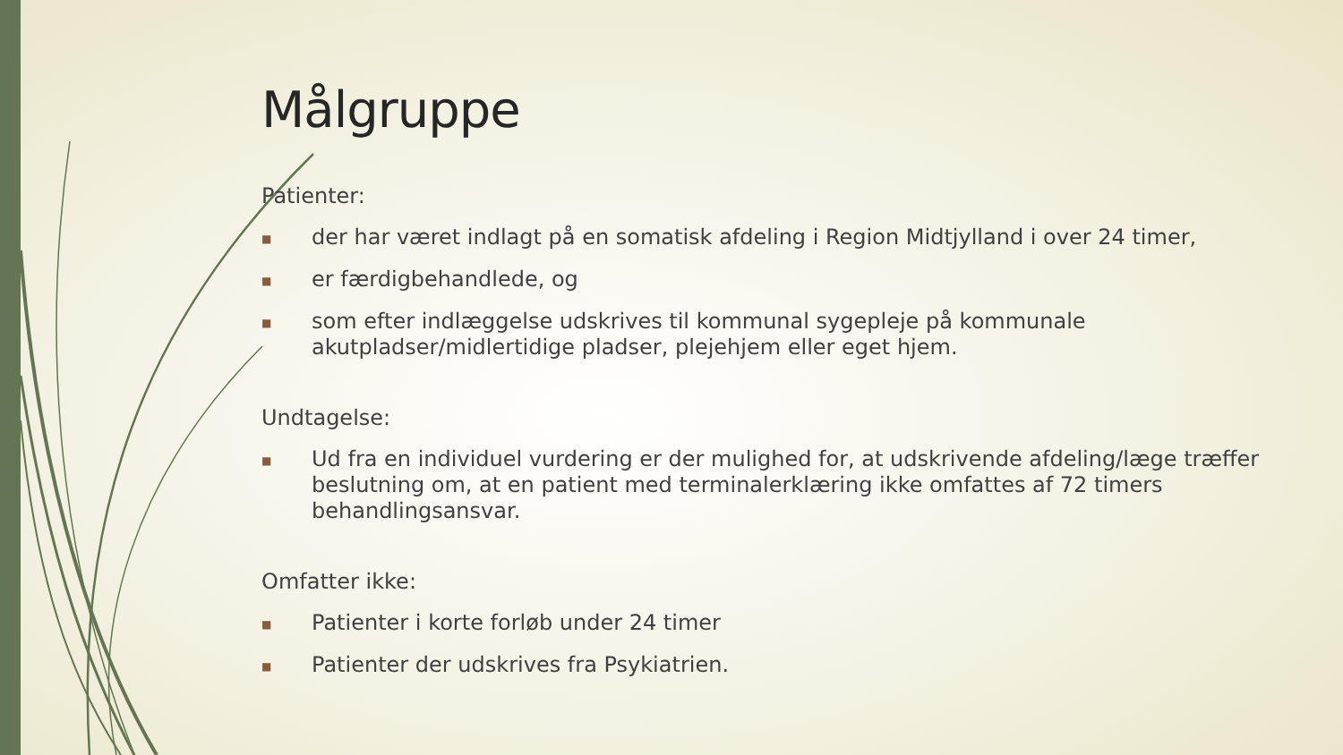Målgruppe
Patienter:
■ der har været indlagt på en somatisk afdeling i Region Midtjylland i over 24 timer,
■ er færdigbehandlede, og
■ som efter indlæggelse udskrives til kommunal sygepleje på kommunale akutpladser/midlertidige pladser, plejehjem eller eget hjem.
Undtagelse:
■ Ud fra en individuel vurdering er der mulighed for, at udskrivende afdeling/læge træffer beslutning om, at en patient med terminalerklæring ikke omfattes af 72 timers behandlingsansvar.
Omfatter ikke:
■ Patienter i korte forløb under 24 timer
■ Patienter der udskrives fra Psykiatrien.